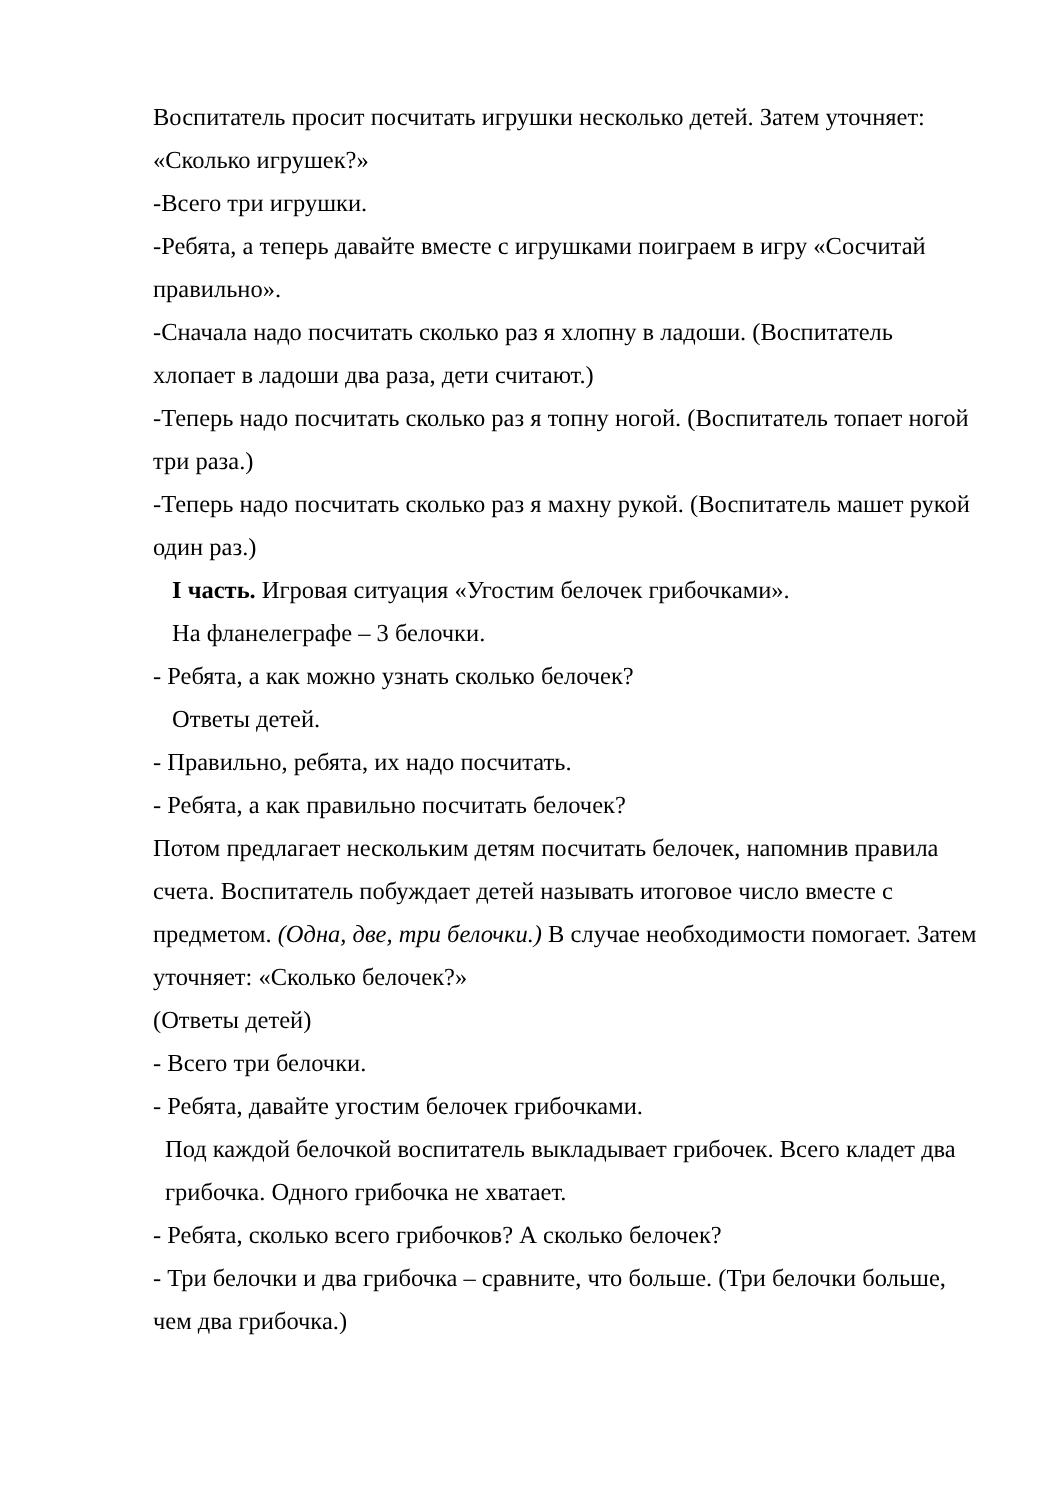Воспитатель просит посчитать игрушки несколько детей. Затем уточняет: «Сколько игрушек?»
-Всего три игрушки.
-Ребята, а теперь давайте вместе с игрушками поиграем в игру «Сосчитай правильно».
-Сначала надо посчитать сколько раз я хлопну в ладоши. (Воспитатель хлопает в ладоши два раза, дети считают.)
-Теперь надо посчитать сколько раз я топну ногой. (Воспитатель топает ногой три раза.)
-Теперь надо посчитать сколько раз я махну рукой. (Воспитатель машет рукой один раз.)
I часть. Игровая ситуация «Угостим белочек грибочками».
На фланелеграфе – 3 белочки.
- Ребята, а как можно узнать сколько белочек?
Ответы детей.
- Правильно, ребята, их надо посчитать.
- Ребята, а как правильно посчитать белочек?
Потом предлагает нескольким детям посчитать белочек, напомнив правила счета. Воспитатель побуждает детей называть итоговое число вместе с предметом. (Одна, две, три белочки.) В случае необходимости помогает. Затем уточняет: «Сколько белочек?»
(Ответы детей)
- Всего три белочки.
- Ребята, давайте угостим белочек грибочками.
Под каждой белочкой воспитатель выкладывает грибочек. Всего кладет два грибочка. Одного грибочка не хватает.
- Ребята, сколько всего грибочков? А сколько белочек?
- Три белочки и два грибочка – сравните, что больше. (Три белочки больше, чем два грибочка.)